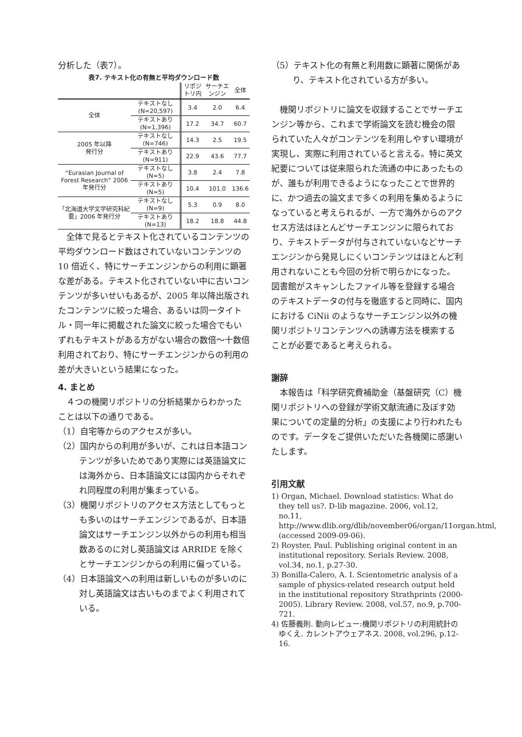分析した（表7）。
表7. テキスト化の有無と平均ダウンロード数
| | | リポジトリ内 | サーチエンジン | 全体 |
| --- | --- | --- | --- | --- |
| 全体 | テキストなし (N=20,597) | 3.4 | 2.0 | 6.4 |
| | テキストあり (N=1,396) | 17.2 | 34.7 | 60.7 |
| 2005 年以降 発行分 | テキストなし (N=746) | 14.3 | 2.5 | 19.5 |
| | テキストあり (N=911) | 22.9 | 43.6 | 77.7 |
| “Eurasian Journal of Forest Research” 2006 年発行分 | テキストなし (N=5) | 3.8 | 2.4 | 7.8 |
| | テキストあり (N=5) | 10.4 | 101.0 | 136.6 |
| 「北海道大学文学研究科紀要」2006 年発行分 | テキストなし (N=9) | 5.3 | 0.9 | 8.0 |
| | テキストあり (N=13) | 18.2 | 18.8 | 44.8 |
全体で見るとテキスト化されているコンテンツの平均ダウンロード数はされていないコンテンツの 10 倍近く、特にサーチエンジンからの利用に顕著な差がある。テキスト化されていない中に古いコンテンツが多いせいもあるが、2005 年以降出版されたコンテンツに絞った場合、あるいは同一タイトル・同一年に掲載された論文に絞った場合でもいずれもテキストがある方がない場合の数倍〜十数倍利用されており、特にサーチエンジンからの利用の差が大きいという結果になった。
4. まとめ
４つの機関リポジトリの分析結果からわかったことは以下の通りである。
（1）自宅等からのアクセスが多い。
（2）国内からの利用が多いが、これは日本語コンテンツが多いためであり実際には英語論文には海外から、日本語論文には国内からそれぞれ同程度の利用が集まっている。
（3）機関リポジトリのアクセス方法としてもっとも多いのはサーチエンジンであるが、日本語論文はサーチエンジン以外からの利用も相当数あるのに対し英語論文は ARRIDE を除くとサーチエンジンからの利用に偏っている。
（4）日本語論文への利用は新しいものが多いのに対し英語論文は古いものまでよく利用されている。
（5）テキスト化の有無と利用数に顕著に関係があり、テキスト化されている方が多い。
機関リポジトリに論文を収録することでサーチエンジン等から、これまで学術論文を読む機会の限られていた人々がコンテンツを利用しやすい環境が実現し、実際に利用されていると言える。特に英文紀要については従来限られた流通の中にあったものが、誰もが利用できるようになったことで世界的に、かつ過去の論文まで多くの利用を集めるようになっていると考えられるが、一方で海外からのアクセス方法はほとんどサーチエンジンに限られており、テキストデータが付与されていないなどサーチエンジンから発見しにくいコンテンツはほとんど利用されないことも今回の分析で明らかになった。図書館がスキャンしたファイル等を登録する場合のテキストデータの付与を徹底すると同時に、国内における CiNii のようなサーチエンジン以外の機関リポジトリコンテンツへの誘導方法を模索することが必要であると考えられる。
謝辞
本報告は「科学研究費補助金（基盤研究（C）機関リポジトリへの登録が学術文献流通に及ぼす効果についての定量的分析」の支援により行われたものです。データをご提供いただいた各機関に感謝いたします。
引用文献
1) Organ, Michael. Download statistics: What do they tell us?. D-lib magazine. 2006, vol.12, no.11, http://www.dlib.org/dlib/november06/organ/11organ.html, (accessed 2009-09-06).
2) Royster, Paul. Publishing original content in an institutional repository. Serials Review. 2008, vol.34, no.1, p.27-30.
3) Bonilla-Calero, A. I. Scientometric analysis of a sample of physics-related research output held in the institutional repository Strathprints (2000-2005). Library Review. 2008, vol.57, no.9, p.700-721.
4) 佐藤義則. 動向レビュー:機関リポジトリの利用統計のゆくえ. カレントアウェアネス. 2008, vol.296, p.12-16.